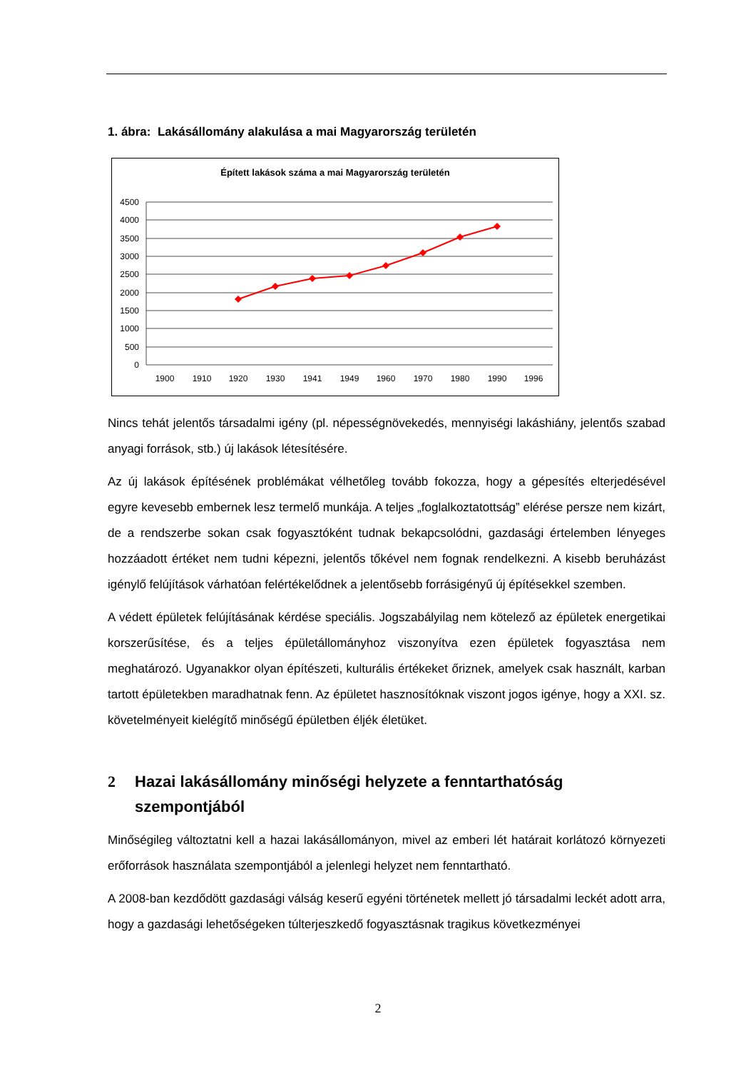1. ábra: Lakásállomány alakulása a mai Magyarország területén
Épített lakások száma a mai Magyarország területén
4500
4000
3500
3000
2500
2000
1500
1000
500
0
1900
1910
1920
1930
1941
1949
1960
1970
1980
1990
1996
Nincs tehát jelentős társadalmi igény (pl. népességnövekedés, mennyiségi lakáshiány, jelentős szabad anyagi források, stb.) új lakások létesítésére.
Az új lakások építésének problémákat vélhetőleg tovább fokozza, hogy a gépesítés elterjedésével egyre kevesebb embernek lesz termelő munkája. A teljes „foglalkoztatottság” elérése persze nem kizárt, de a rendszerbe sokan csak fogyasztóként tudnak bekapcsolódni, gazdasági értelemben lényeges hozzáadott értéket nem tudni képezni, jelentős tőkével nem fognak rendelkezni. A kisebb beruházást igénylő felújítások várhatóan felértékelődnek a jelentősebb forrásigényű új építésekkel szemben.
A védett épületek felújításának kérdése speciális. Jogszabályilag nem kötelező az épületek energetikai korszerűsítése, és a teljes épületállományhoz viszonyítva ezen épületek fogyasztása nem meghatározó. Ugyanakkor olyan építészeti, kulturális értékeket őriznek, amelyek csak használt, karban tartott épületekben maradhatnak fenn. Az épületet hasznosítóknak viszont jogos igénye, hogy a XXI. sz. követelményeit kielégítő minőségű épületben éljék életüket.
2 Hazai lakásállomány minőségi helyzete a fenntarthatóság szempontjából
Minőségileg változtatni kell a hazai lakásállományon, mivel az emberi lét határait korlátozó környezeti erőforrások használata szempontjából a jelenlegi helyzet nem fenntartható.
A 2008-ban kezdődött gazdasági válság keserű egyéni történetek mellett jó társadalmi leckét adott arra, hogy a gazdasági lehetőségeken túlterjeszkedő fogyasztásnak tragikus következményei
2